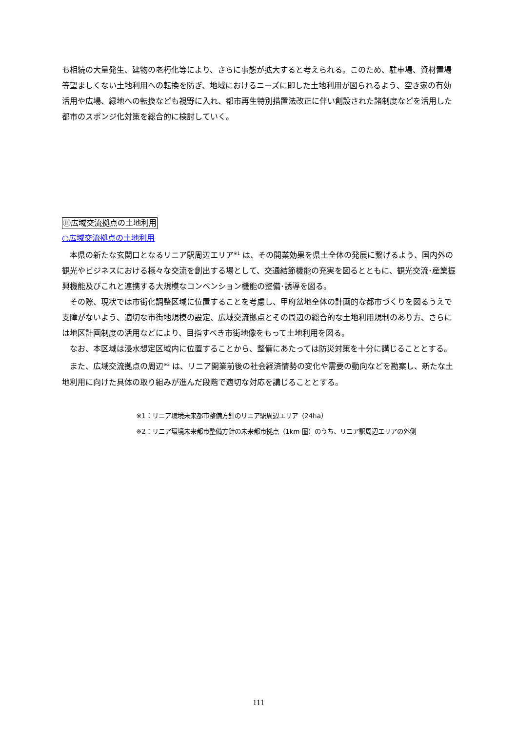も相続の大量発生、建物の老朽化等により、さらに事態が拡大すると考えられる。このため、駐車場、資材置場等望ましくない土地利用への転換を防ぎ、地域におけるニーズに即した土地利用が図られるよう、空き家の有効活用や広場、緑地への転換なども視野に入れ、都市再生特別措置法改正に伴い創設された諸制度などを活用した都市のスポンジ化対策を総合的に検討していく。
⑪広域交流拠点の土地利用
○広域交流拠点の土地利用
本県の新たな玄関口となるリニア駅周辺エリア<sup>※1</sup> は、その開業効果を県土全体の発展に繋げるよう、国内外の観光やビジネスにおける様々な交流を創出する場として、交通結節機能の充実を図るとともに、観光交流･産業振興機能及びこれと連携する大規模なコンベンション機能の整備･誘導を図る。
その際、現状では市街化調整区域に位置することを考慮し、甲府盆地全体の計画的な都市づくりを図るうえで支障がないよう、適切な市街地規模の設定、広域交流拠点とその周辺の総合的な土地利用規制のあり方、さらには地区計画制度の活用などにより、目指すべき市街地像をもって土地利用を図る。
なお、本区域は浸水想定区域内に位置することから、整備にあたっては防災対策を十分に講じることとする。
また、広域交流拠点の周辺<sup>※2</sup> は、リニア開業前後の社会経済情勢の変化や需要の動向などを勘案し、新たな土地利用に向けた具体の取り組みが進んだ段階で適切な対応を講じることとする。
※1：リニア環境未来都市整備方針のリニア駅周辺エリア（24ha）
※2：リニア環境未来都市整備方針の未来都市拠点（1km 圏）のうち、リニア駅周辺エリアの外側
111